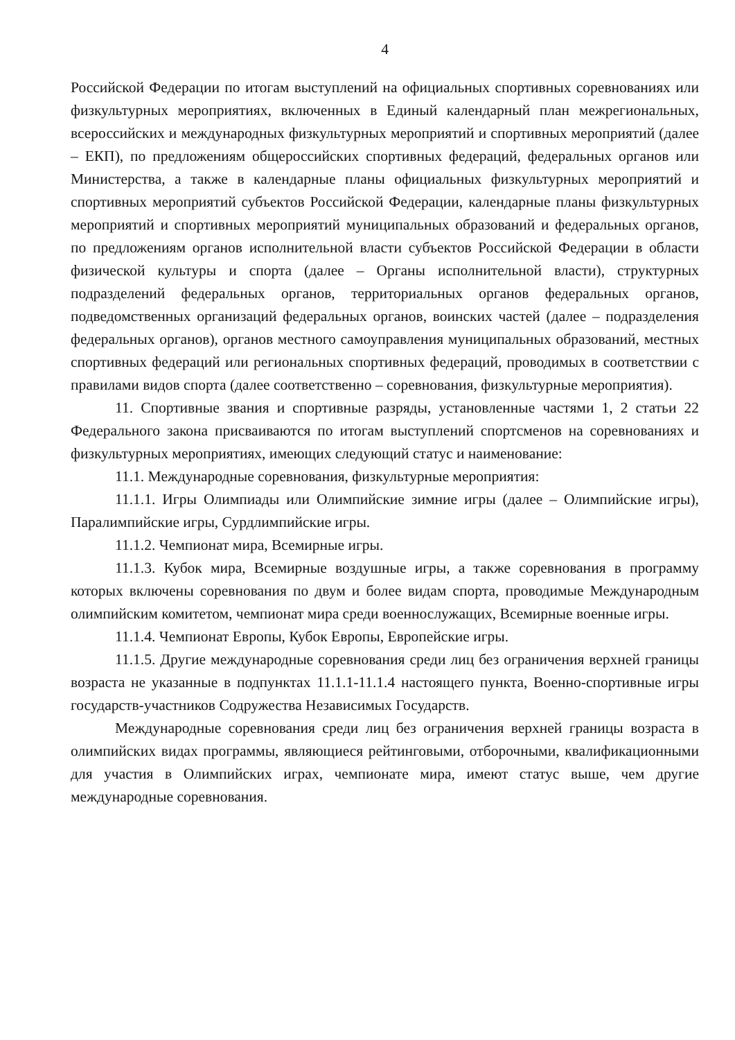4
Российской Федерации по итогам выступлений на официальных спортивных соревнованиях или физкультурных мероприятиях, включенных в Единый календарный план межрегиональных, всероссийских и международных физкультурных мероприятий и спортивных мероприятий (далее – ЕКП), по предложениям общероссийских спортивных федераций, федеральных органов или Министерства, а также в календарные планы официальных физкультурных мероприятий и спортивных мероприятий субъектов Российской Федерации, календарные планы физкультурных мероприятий и спортивных мероприятий муниципальных образований и федеральных органов, по предложениям органов исполнительной власти субъектов Российской Федерации в области физической культуры и спорта (далее – Органы исполнительной власти), структурных подразделений федеральных органов, территориальных органов федеральных органов, подведомственных организаций федеральных органов, воинских частей (далее – подразделения федеральных органов), органов местного самоуправления муниципальных образований, местных спортивных федераций или региональных спортивных федераций, проводимых в соответствии с правилами видов спорта (далее соответственно – соревнования, физкультурные мероприятия).
11. Спортивные звания и спортивные разряды, установленные частями 1, 2 статьи 22 Федерального закона присваиваются по итогам выступлений спортсменов на соревнованиях и физкультурных мероприятиях, имеющих следующий статус и наименование:
11.1. Международные соревнования, физкультурные мероприятия:
11.1.1. Игры Олимпиады или Олимпийские зимние игры (далее – Олимпийские игры), Паралимпийские игры, Сурдлимпийские игры.
11.1.2. Чемпионат мира, Всемирные игры.
11.1.3. Кубок мира, Всемирные воздушные игры, а также соревнования в программу которых включены соревнования по двум и более видам спорта, проводимые Международным олимпийским комитетом, чемпионат мира среди военнослужащих, Всемирные военные игры.
11.1.4. Чемпионат Европы, Кубок Европы, Европейские игры.
11.1.5. Другие международные соревнования среди лиц без ограничения верхней границы возраста не указанные в подпунктах 11.1.1-11.1.4 настоящего пункта, Военно-спортивные игры государств-участников Содружества Независимых Государств.
Международные соревнования среди лиц без ограничения верхней границы возраста в олимпийских видах программы, являющиеся рейтинговыми, отборочными, квалификационными для участия в Олимпийских играх, чемпионате мира, имеют статус выше, чем другие международные соревнования.